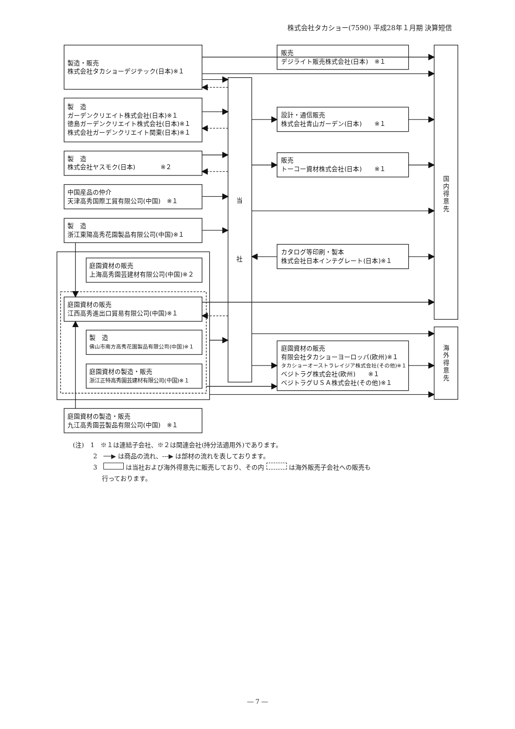株式会社タカショー(7590) 平成28年１月期 決算短信
製造・販売
株式会社タカショーデジテック(日本)※１
製　造
ガーデンクリエイト株式会社(日本)※１
徳島ガーデンクリエイト株式会社(日本)※１
株式会社ガーデンクリエイト関東(日本)※１
製　造
株式会社ヤスモク(日本)　　　　※２
中国産品の仲介
天津高秀国際工貿有限公司(中国)　※１
製　造
浙江東陽高秀花園製品有限公司(中国)※１
庭園資材の販売
上海高秀園芸建材有限公司(中国)※２
庭園資材の販売
江西高秀進出口貿易有限公司(中国)※１
製　造
佛山市南方高秀花園製品有限公司(中国)※１
庭園資材の製造・販売
浙江正特高秀園芸建材有限公司(中国)※１
庭園資材の製造・販売
九江高秀園芸製品有限公司(中国)　※１
当
社
販売
デジライト販売株式会社(日本)　※１
設計・通信販売
株式会社青山ガーデン(日本)　　※１
販売
トーコー資材株式会社(日本)　　※１
カタログ等印刷・製本
株式会社日本インテグレート(日本)※１
庭園資材の販売
有限会社タカショーヨーロッパ(欧州)※１
タカショーオーストラレイジア株式会社(その他)※１
ベジトラグ株式会社(欧州)　　※１
ベジトラグＵＳＡ株式会社(その他)※１
国
内
得
意
先
海
外
得
意
先
(注)　1　※１は連結子会社、※２は関連会社(持分法適用外)であります。
2　──▶ は商品の流れ、---▶ は部材の流れを表しております。
3　 は当社および海外得意先に販売しており、その内 は海外販売子会社への販売も
行っております。
― 7 ―